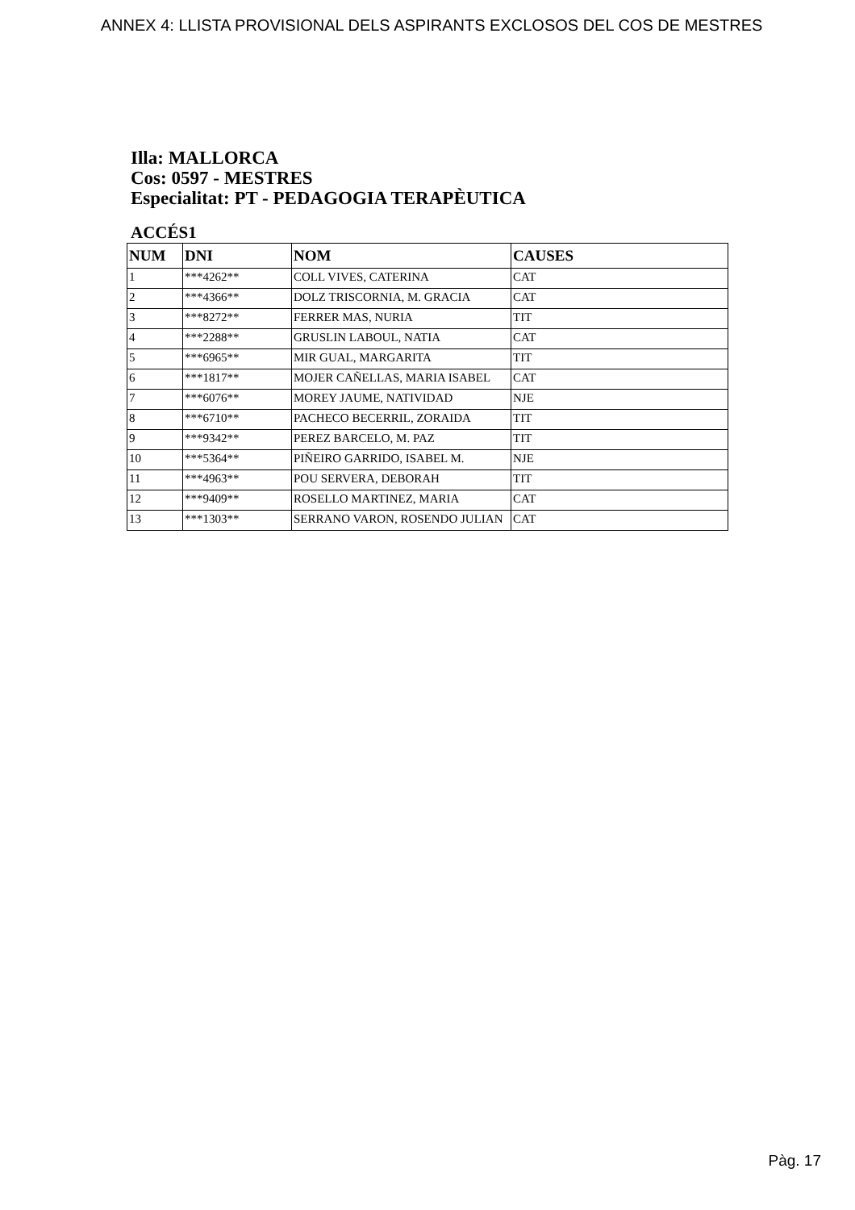ANNEX 4: LLISTA PROVISIONAL DELS ASPIRANTS EXCLOSOS DEL COS DE MESTRES
Illa: MALLORCA
Cos: 0597 - MESTRES
Especialitat: PT - PEDAGOGIA TERAPÈUTICA
ACCÉS1
| NUM | DNI | NOM | CAUSES |
| --- | --- | --- | --- |
| 1 | ***4262** | COLL VIVES, CATERINA | CAT |
| 2 | ***4366** | DOLZ TRISCORNIA, M. GRACIA | CAT |
| 3 | ***8272** | FERRER MAS, NURIA | TIT |
| 4 | ***2288** | GRUSLIN LABOUL, NATIA | CAT |
| 5 | ***6965** | MIR GUAL, MARGARITA | TIT |
| 6 | ***1817** | MOJER CAÑELLAS, MARIA ISABEL | CAT |
| 7 | ***6076** | MOREY JAUME, NATIVIDAD | NJE |
| 8 | ***6710** | PACHECO BECERRIL, ZORAIDA | TIT |
| 9 | ***9342** | PEREZ BARCELO, M. PAZ | TIT |
| 10 | ***5364** | PIÑEIRO GARRIDO, ISABEL M. | NJE |
| 11 | ***4963** | POU SERVERA, DEBORAH | TIT |
| 12 | ***9409** | ROSELLO MARTINEZ, MARIA | CAT |
| 13 | ***1303** | SERRANO VARON, ROSENDO JULIAN | CAT |
Pàg. 17